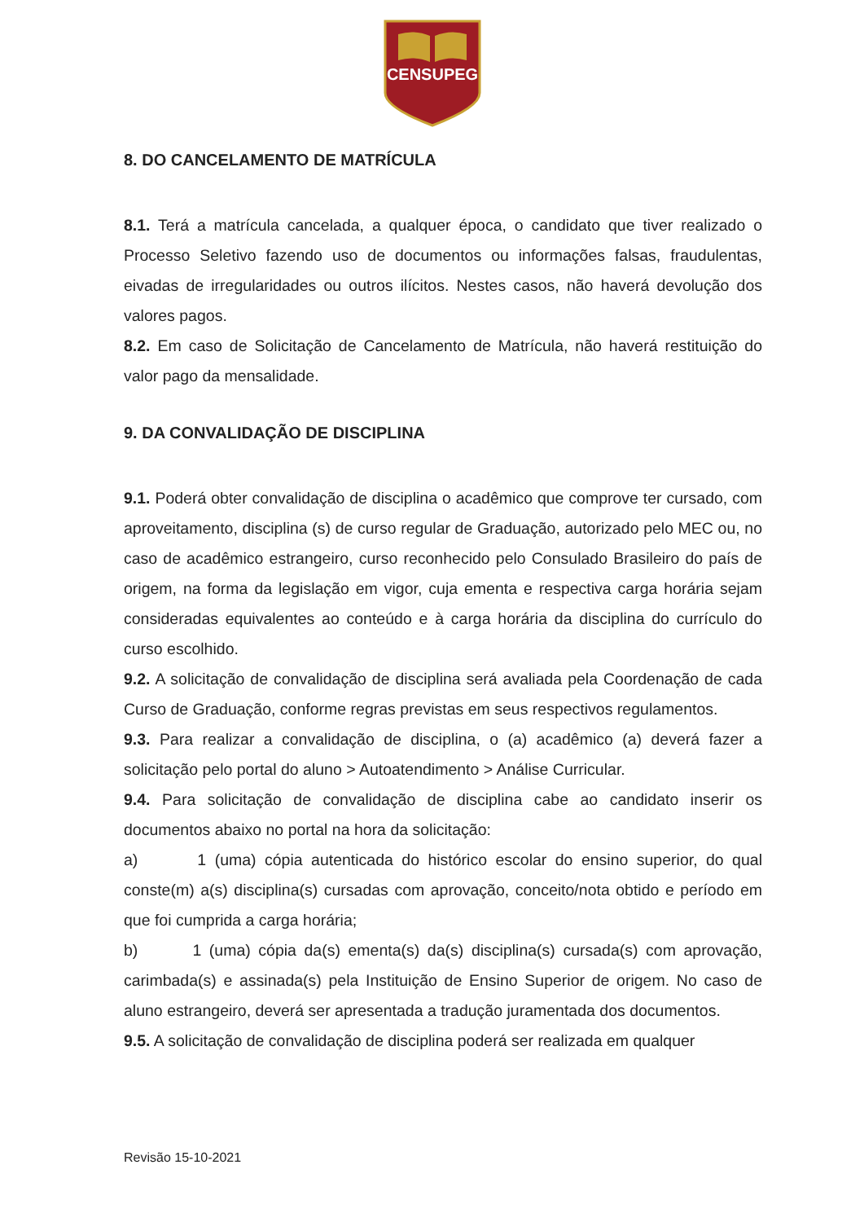CENSUPEG
8. DO CANCELAMENTO DE MATRÍCULA
8.1. Terá a matrícula cancelada, a qualquer época, o candidato que tiver realizado o Processo Seletivo fazendo uso de documentos ou informações falsas, fraudulentas, eivadas de irregularidades ou outros ilícitos. Nestes casos, não haverá devolução dos valores pagos.
8.2. Em caso de Solicitação de Cancelamento de Matrícula, não haverá restituição do valor pago da mensalidade.
9. DA CONVALIDAÇÃO DE DISCIPLINA
9.1. Poderá obter convalidação de disciplina o acadêmico que comprove ter cursado, com aproveitamento, disciplina (s) de curso regular de Graduação, autorizado pelo MEC ou, no caso de acadêmico estrangeiro, curso reconhecido pelo Consulado Brasileiro do país de origem, na forma da legislação em vigor, cuja ementa e respectiva carga horária sejam consideradas equivalentes ao conteúdo e à carga horária da disciplina do currículo do curso escolhido.
9.2. A solicitação de convalidação de disciplina será avaliada pela Coordenação de cada Curso de Graduação, conforme regras previstas em seus respectivos regulamentos.
9.3. Para realizar a convalidação de disciplina, o (a) acadêmico (a) deverá fazer a solicitação pelo portal do aluno > Autoatendimento > Análise Curricular.
9.4. Para solicitação de convalidação de disciplina cabe ao candidato inserir os documentos abaixo no portal na hora da solicitação:
a) 1 (uma) cópia autenticada do histórico escolar do ensino superior, do qual conste(m) a(s) disciplina(s) cursadas com aprovação, conceito/nota obtido e período em que foi cumprida a carga horária;
b) 1 (uma) cópia da(s) ementa(s) da(s) disciplina(s) cursada(s) com aprovação, carimbada(s) e assinada(s) pela Instituição de Ensino Superior de origem. No caso de aluno estrangeiro, deverá ser apresentada a tradução juramentada dos documentos.
9.5. A solicitação de convalidação de disciplina poderá ser realizada em qualquer
Revisão 15-10-2021